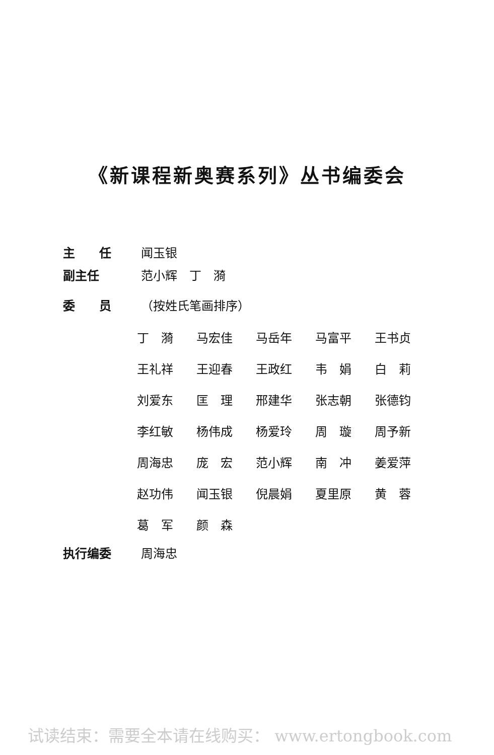《新课程新奥赛系列》丛书编委会
主　　任 闻玉银
副主任 范小辉　丁　漪
委　　员 （按姓氏笔画排序）
丁　漪 马宏佳 马岳年 马富平 王书贞
王礼祥 王迎春 王政红 韦　娟 白　莉
刘爱东 匡　理 邢建华 张志朝 张德钧
李红敏 杨伟成 杨爱玲 周　璇 周予新
周海忠 庞　宏 范小辉 南　冲 姜爱萍
赵功伟 闻玉银 倪晨娟 夏里原 黄　蓉
葛　军 颜　森
执行编委 周海忠
试读结束：需要全本请在线购买： www.ertongbook.com